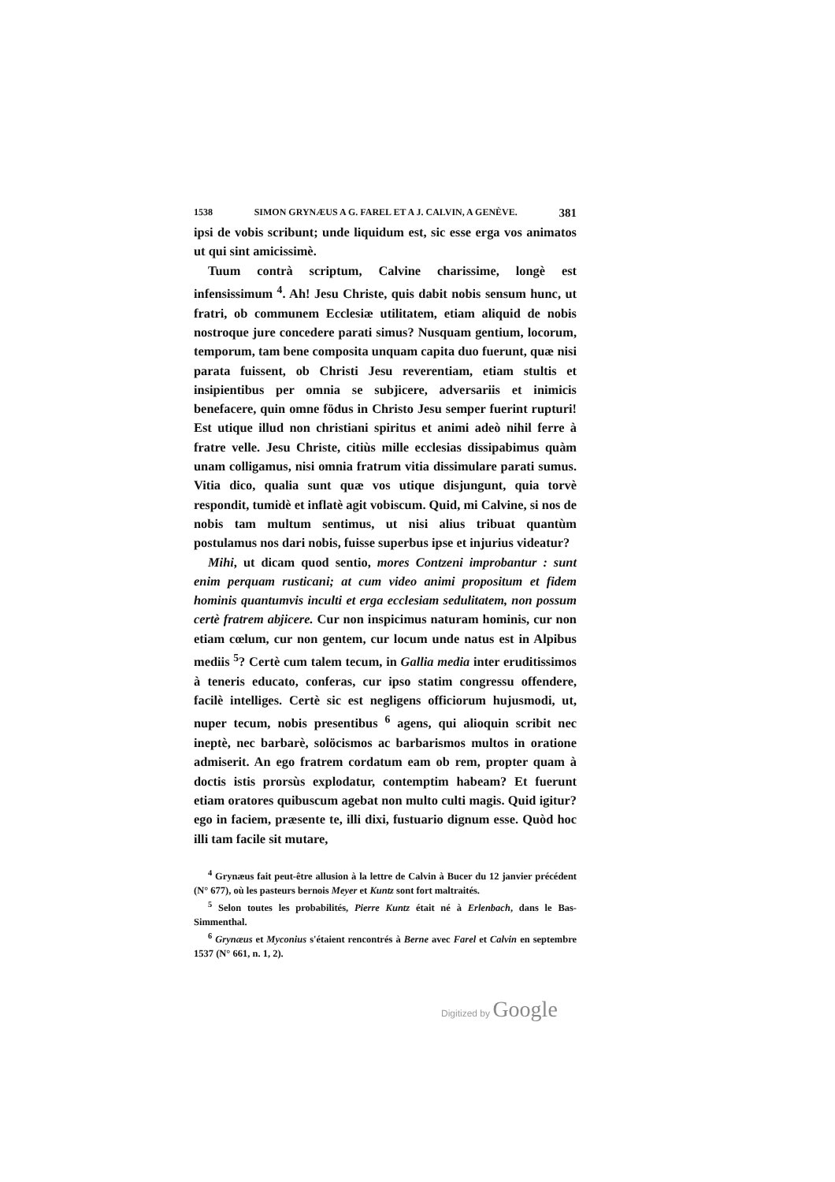1538 SIMON GRYNÆUS A G. FAREL ET A J. CALVIN, A GENÈVE. 381
ipsi de vobis scribunt; unde liquidum est, sic esse erga vos animatos ut qui sint amicissimè.
Tuum contrà scriptum, Calvine charissime, longè est infensissimum <sup>4</sup>. Ah! Jesu Christe, quis dabit nobis sensum hunc, ut fratri, ob communem Ecclesiæ utilitatem, etiam aliquid de nobis nostroque jure concedere parati simus? Nusquam gentium, locorum, temporum, tam bene composita unquam capita duo fuerunt, quæ nisi parata fuissent, ob Christi Jesu reverentiam, etiam stultis et insipientibus per omnia se subjicere, adversariis et inimicis benefacere, quin omne födus in Christo Jesu semper fuerint rupturi! Est utique illud non christiani spiritus et animi adeò nihil ferre à fratre velle. Jesu Christe, citiùs mille ecclesias dissipabimus quàm unam colligamus, nisi omnia fratrum vitia dissimulare parati sumus. Vitia dico, qualia sunt quæ vos utique disjungunt, quia torvè respondit, tumidè et inflatè agit vobiscum. Quid, mi Calvine, si nos de nobis tam multum sentimus, ut nisi alius tribuat quantùm postulamus nos dari nobis, fuisse superbus ipse et injurius videatur?
Mihi, ut dicam quod sentio, mores Contzeni improbantur : sunt enim perquam rusticani; at cum video animi propositum et fidem hominis quantumvis inculti et erga ecclesiam sedulitatem, non possum certè fratrem abjicere. Cur non inspicimus naturam hominis, cur non etiam cœlum, cur non gentem, cur locum unde natus est in Alpibus mediis <sup>5</sup>? Certè cum talem tecum, in Gallia media inter eruditissimos à teneris educato, conferas, cur ipso statim congressu offendere, facilè intelliges. Certè sic est negligens officiorum hujusmodi, ut, nuper tecum, nobis presentibus <sup>6</sup> agens, qui alioquin scribit nec ineptè, nec barbarè, solöcismos ac barbarismos multos in oratione admiserit. An ego fratrem cordatum eam ob rem, propter quam à doctis istis prorsùs explodatur, contemptim habeam? Et fuerunt etiam oratores quibuscum agebat non multo culti magis. Quid igitur? ego in faciem, præsente te, illi dixi, fustuario dignum esse. Quòd hoc illi tam facile sit mutare,
<sup>4</sup> Grynæus fait peut-être allusion à la lettre de Calvin à Bucer du 12 janvier précédent (N° 677), où les pasteurs bernois Meyer et Kuntz sont fort maltraités.
<sup>5</sup> Selon toutes les probabilités, Pierre Kuntz était né à Erlenbach, dans le Bas-Simmenthal.
<sup>6</sup> Grynæus et Myconius s'étaient rencontrés à Berne avec Farel et Calvin en septembre 1537 (N° 661, n. 1, 2).
Digitized by Google